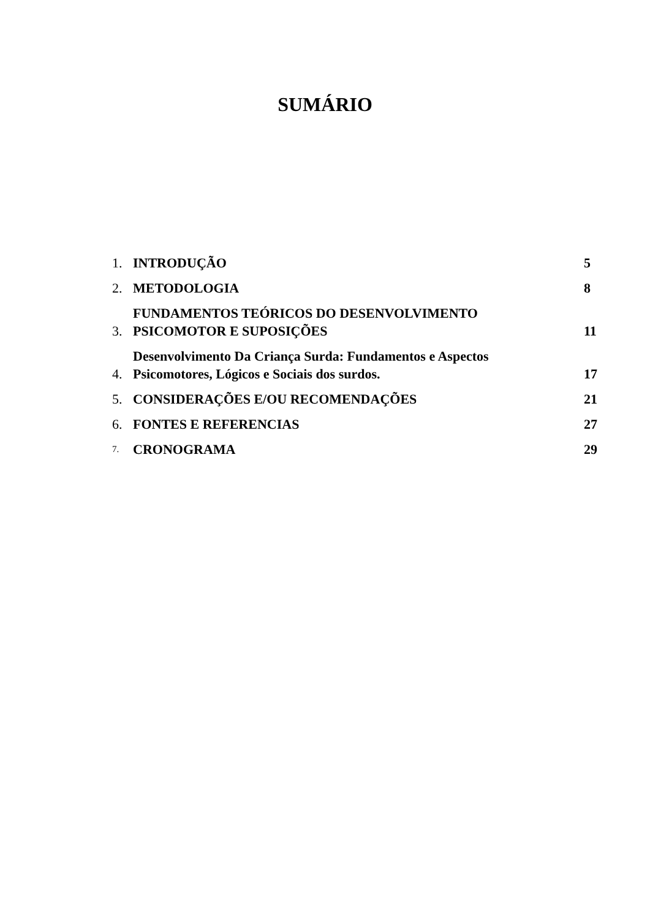SUMÁRIO
1. INTRODUÇÃO 5
2. METODOLOGIA 8
3. FUNDAMENTOS TEÓRICOS DO DESENVOLVIMENTO
PSICOMOTOR E SUPOSIÇÕES 11
4. Desenvolvimento Da Criança Surda: Fundamentos e Aspectos
Psicomotores, Lógicos e Sociais dos surdos. 17
5. CONSIDERAÇÕES E/OU RECOMENDAÇÕES 21
6. FONTES E REFERENCIAS 27
7. CRONOGRAMA 29